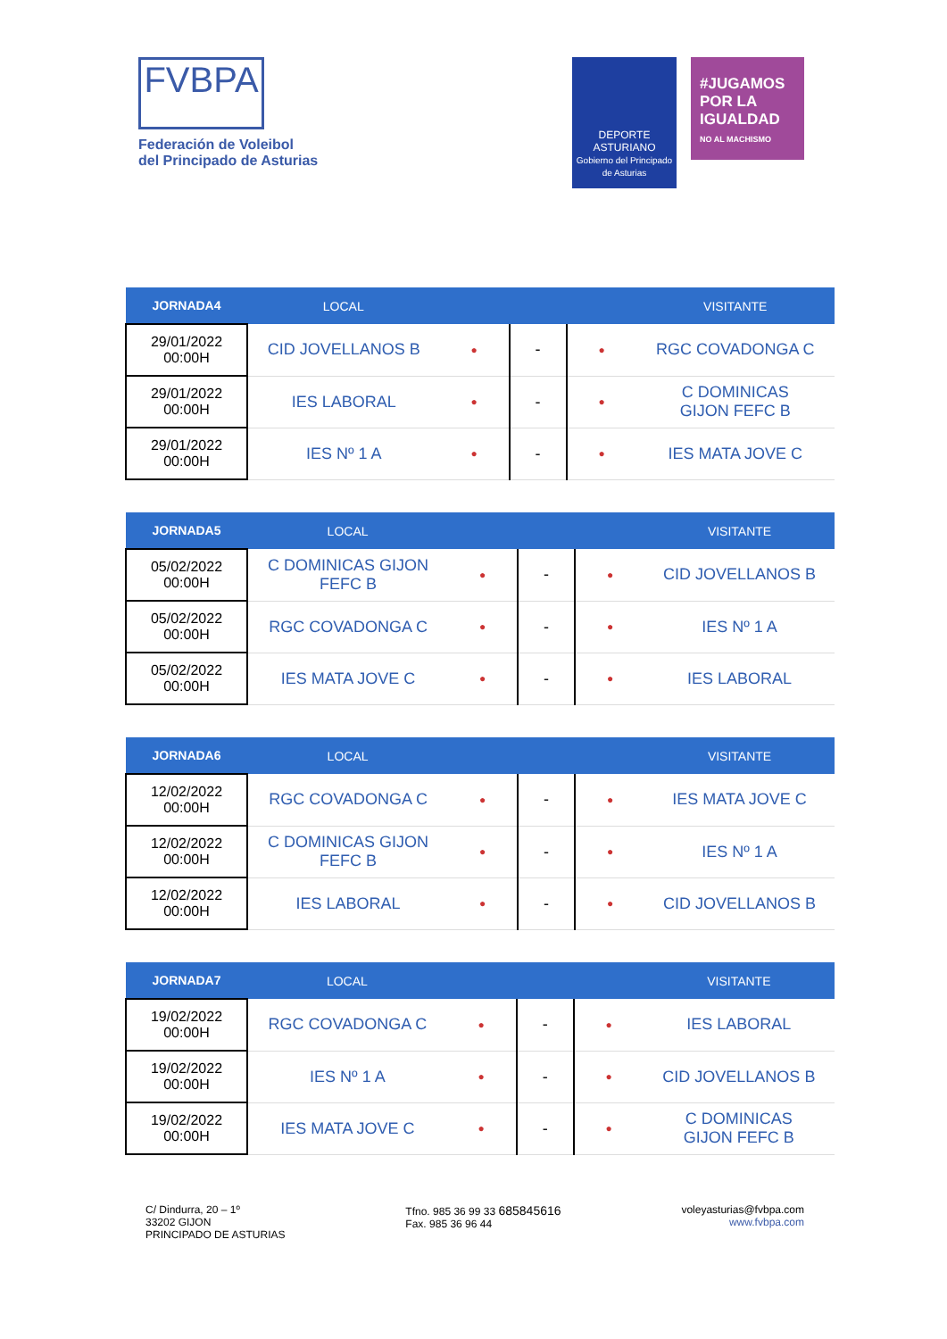FVBPA
Federación de Voleibol
del Principado de Asturias
DEPORTE ASTURIANO
Gobierno del Principado de Asturias
#JUGAMOS POR LA IGUALDAD
NO AL MACHISMO
| JORNADA4 | LOCAL | | | | VISITANTE |
| --- | --- | --- | --- | --- | --- |
| 29/01/2022 00:00H | CID JOVELLANOS B | ● | - | ● | RGC COVADONGA C |
| 29/01/2022 00:00H | IES LABORAL | ● | - | ● | C DOMINICAS GIJON FEFC B |
| 29/01/2022 00:00H | IES Nº 1 A | ● | - | ● | IES MATA JOVE C |
| JORNADA5 | LOCAL | | | | VISITANTE |
| --- | --- | --- | --- | --- | --- |
| 05/02/2022 00:00H | C DOMINICAS GIJON FEFC B | ● | - | ● | CID JOVELLANOS B |
| 05/02/2022 00:00H | RGC COVADONGA C | ● | - | ● | IES Nº 1 A |
| 05/02/2022 00:00H | IES MATA JOVE C | ● | - | ● | IES LABORAL |
| JORNADA6 | LOCAL | | | | VISITANTE |
| --- | --- | --- | --- | --- | --- |
| 12/02/2022 00:00H | RGC COVADONGA C | ● | - | ● | IES MATA JOVE C |
| 12/02/2022 00:00H | C DOMINICAS GIJON FEFC B | ● | - | ● | IES Nº 1 A |
| 12/02/2022 00:00H | IES LABORAL | ● | - | ● | CID JOVELLANOS B |
| JORNADA7 | LOCAL | | | | VISITANTE |
| --- | --- | --- | --- | --- | --- |
| 19/02/2022 00:00H | RGC COVADONGA C | ● | - | ● | IES LABORAL |
| 19/02/2022 00:00H | IES Nº 1 A | ● | - | ● | CID JOVELLANOS B |
| 19/02/2022 00:00H | IES MATA JOVE C | ● | - | ● | C DOMINICAS GIJON FEFC B |
C/ Dindurra, 20 – 1º
33202 GIJON
PRINCIPADO DE ASTURIAS
Tfno. 985 36 99 33 685845616
Fax. 985 36 96 44
voleyasturias@fvbpa.com
www.fvbpa.com